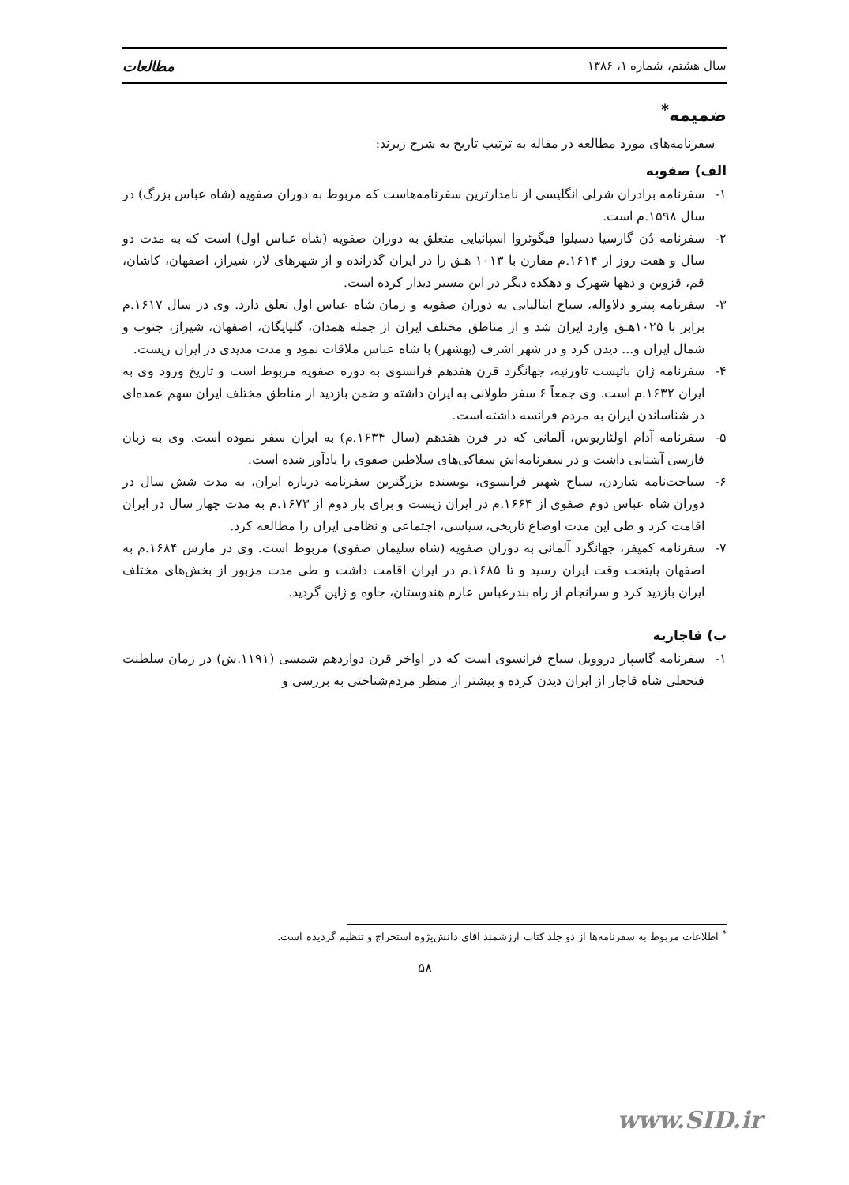سال هشتم، شماره ۱، ۱۳۸۶ مطالعات
ضمیمه<sup>*</sup>
سفرنامه‌های مورد مطالعه در مقاله به ترتیب تاریخ به شرح زیرند:
الف) صفویه
۱- سفرنامه برادران شرلی انگلیسی از نامدارترین سفرنامه‌هاست که مربوط به دوران صفویه (شاه عباس بزرگ) در سال ۱۵۹۸.م است.
۲- سفرنامه دُن گارسیا دسیلوا فیگوئروا اسپانیایی متعلق به دوران صفویه (شاه عباس اول) است که به مدت دو سال و هفت روز از ۱۶۱۴.م مقارن با ۱۰۱۳ هـق را در ایران گذرانده و از شهرهای لار، شیراز، اصفهان، کاشان، قم، قزوین و دهها شهرک و دهکده دیگر در این مسیر دیدار کرده است.
۳- سفرنامه پیترو دلاواله، سیاح ایتالیایی به دوران صفویه و زمان شاه عباس اول تعلق دارد. وی در سال ۱۶۱۷.م برابر با ۱۰۲۵هـق وارد ایران شد و از مناطق مختلف ایران از جمله همدان، گلپایگان، اصفهان، شیراز، جنوب و شمال ایران و... دیدن کرد و در شهر اشرف (بهشهر) با شاه عباس ملاقات نمود و مدت مدیدی در ایران زیست.
۴- سفرنامه ژان باتیست تاورنیه، جهانگرد قرن هفدهم فرانسوی به دوره صفویه مربوط است و تاریخ ورود وی به ایران ۱۶۳۲.م است. وی جمعاً ۶ سفر طولانی به ایران داشته و ضمن بازدید از مناطق مختلف ایران سهم عمده‌ای در شناساندن ایران به مردم فرانسه داشته است.
۵- سفرنامه آدام اولئاریوس، آلمانی که در قرن هفدهم (سال ۱۶۳۴.م) به ایران سفر نموده است. وی به زبان فارسی آشنایی داشت و در سفرنامه‌اش سفاکی‌های سلاطین صفوی را یادآور شده است.
۶- سیاحت‌نامه شاردن، سیاح شهیر فرانسوی، نویسنده بزرگترین سفرنامه درباره ایران، به مدت شش سال در دوران شاه عباس دوم صفوی از ۱۶۶۴.م در ایران زیست و برای بار دوم از ۱۶۷۳.م به مدت چهار سال در ایران اقامت کرد و طی این مدت اوضاع تاریخی، سیاسی، اجتماعی و نظامی ایران را مطالعه کرد.
۷- سفرنامه کمپفر، جهانگرد آلمانی به دوران صفویه (شاه سلیمان صفوی) مربوط است. وی در مارس ۱۶۸۴.م به اصفهان پایتخت وقت ایران رسید و تا ۱۶۸۵.م در ایران اقامت داشت و طی مدت مزبور از بخش‌های مختلف ایران بازدید کرد و سرانجام از راه بندرعباس عازم هندوستان، جاوه و ژاپن گردید.
ب) قاجاریه
۱- سفرنامه گاسپار دروویل سیاح فرانسوی است که در اواخر قرن دوازدهم شمسی (۱۱۹۱.ش) در زمان سلطنت فتحعلی شاه قاجار از ایران دیدن کرده و بیشتر از منظر مردم‌شناختی به بررسی و
<sup>*</sup> اطلاعات مربوط به سفرنامه‌ها از دو جلد کتاب ارزشمند آقای دانش‌پژوه استخراج و تنظیم گردیده است.
۵۸
www.SID.ir